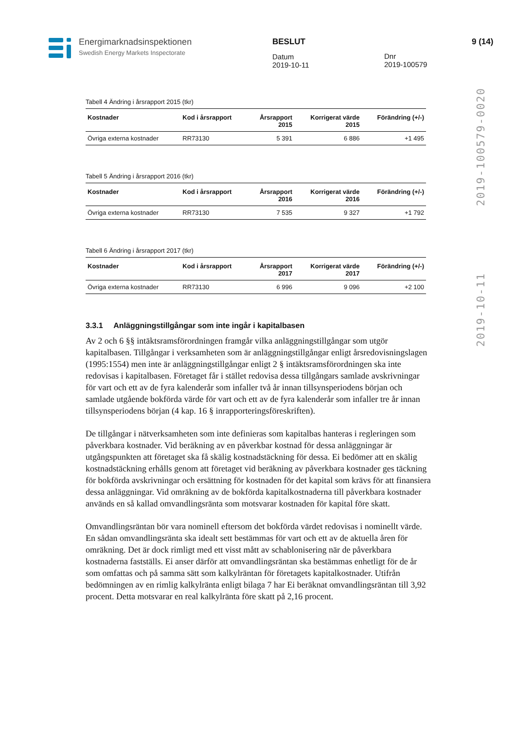Energimarknadsinspektionen
Swedish Energy Markets Inspectorate
BESLUT
Datum
2019-10-11
Dnr
2019-100579
9 (14)
2019-10-11 2019-100579-0020
Tabell 4 Ändring i årsrapport 2015 (tkr)
| Kostnader | Kod i årsrapport | Årsrapport 2015 | Korrigerat värde 2015 | Förändring (+/-) |
| --- | --- | --- | --- | --- |
| Övriga externa kostnader | RR73130 | 5 391 | 6 886 | +1 495 |
Tabell 5 Ändring i årsrapport 2016 (tkr)
| Kostnader | Kod i årsrapport | Årsrapport 2016 | Korrigerat värde 2016 | Förändring (+/-) |
| --- | --- | --- | --- | --- |
| Övriga externa kostnader | RR73130 | 7 535 | 9 327 | +1 792 |
Tabell 6 Ändring i årsrapport 2017 (tkr)
| Kostnader | Kod i årsrapport | Årsrapport 2017 | Korrigerat värde 2017 | Förändring (+/-) |
| --- | --- | --- | --- | --- |
| Övriga externa kostnader | RR73130 | 6 996 | 9 096 | +2 100 |
3.3.1 Anläggningstillgångar som inte ingår i kapitalbasen
Av 2 och 6 §§ intäktsramsförordningen framgår vilka anläggningstillgångar som utgör kapitalbasen. Tillgångar i verksamheten som är anläggningstillgångar enligt årsredovisningslagen (1995:1554) men inte är anläggningstillgångar enligt 2 § intäktsramsförordningen ska inte redovisas i kapitalbasen. Företaget får i stället redovisa dessa tillgångars samlade avskrivningar för vart och ett av de fyra kalenderår som infaller två år innan tillsynsperiodens början och samlade utgående bokförda värde för vart och ett av de fyra kalenderår som infaller tre år innan tillsynsperiodens början (4 kap. 16 § inrapporteringsföreskriften).
De tillgångar i nätverksamheten som inte definieras som kapitalbas hanteras i regleringen som påverkbara kostnader. Vid beräkning av en påverkbar kostnad för dessa anläggningar är utgångspunkten att företaget ska få skälig kostnadstäckning för dessa. Ei bedömer att en skälig kostnadstäckning erhålls genom att företaget vid beräkning av påverkbara kostnader ges täckning för bokförda avskrivningar och ersättning för kostnaden för det kapital som krävs för att finansiera dessa anläggningar. Vid omräkning av de bokförda kapitalkostnaderna till påverkbara kostnader används en så kallad omvandlingsränta som motsvarar kostnaden för kapital före skatt.
Omvandlingsräntan bör vara nominell eftersom det bokförda värdet redovisas i nominellt värde. En sådan omvandlingsränta ska idealt sett bestämmas för vart och ett av de aktuella åren för omräkning. Det är dock rimligt med ett visst mått av schablonisering när de påverkbara kostnaderna fastställs. Ei anser därför att omvandlingsräntan ska bestämmas enhetligt för de år som omfattas och på samma sätt som kalkylräntan för företagets kapitalkostnader. Utifrån bedömningen av en rimlig kalkylränta enligt bilaga 7 har Ei beräknat omvandlingsräntan till 3,92 procent. Detta motsvarar en real kalkylränta före skatt på 2,16 procent.